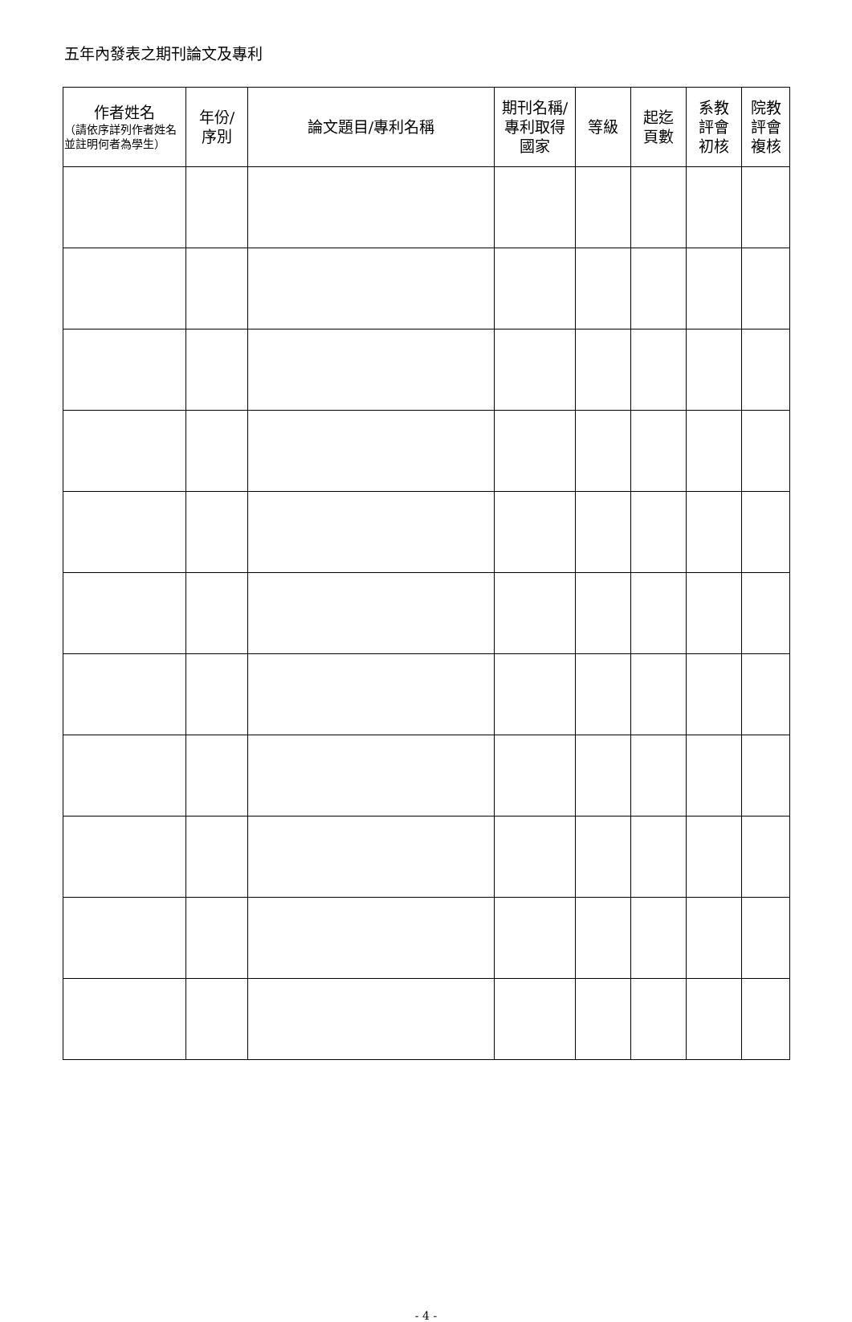五年內發表之期刊論文及專利
| 作者姓名 （請依序詳列作者姓名並註明何者為學生） | 年份/ 序別 | 論文題目/專利名稱 | 期刊名稱/ 專利取得 國家 | 等級 | 起迄 頁數 | 系教 評會 初核 | 院教 評會 複核 |
| --- | --- | --- | --- | --- | --- | --- | --- |
- 4 -